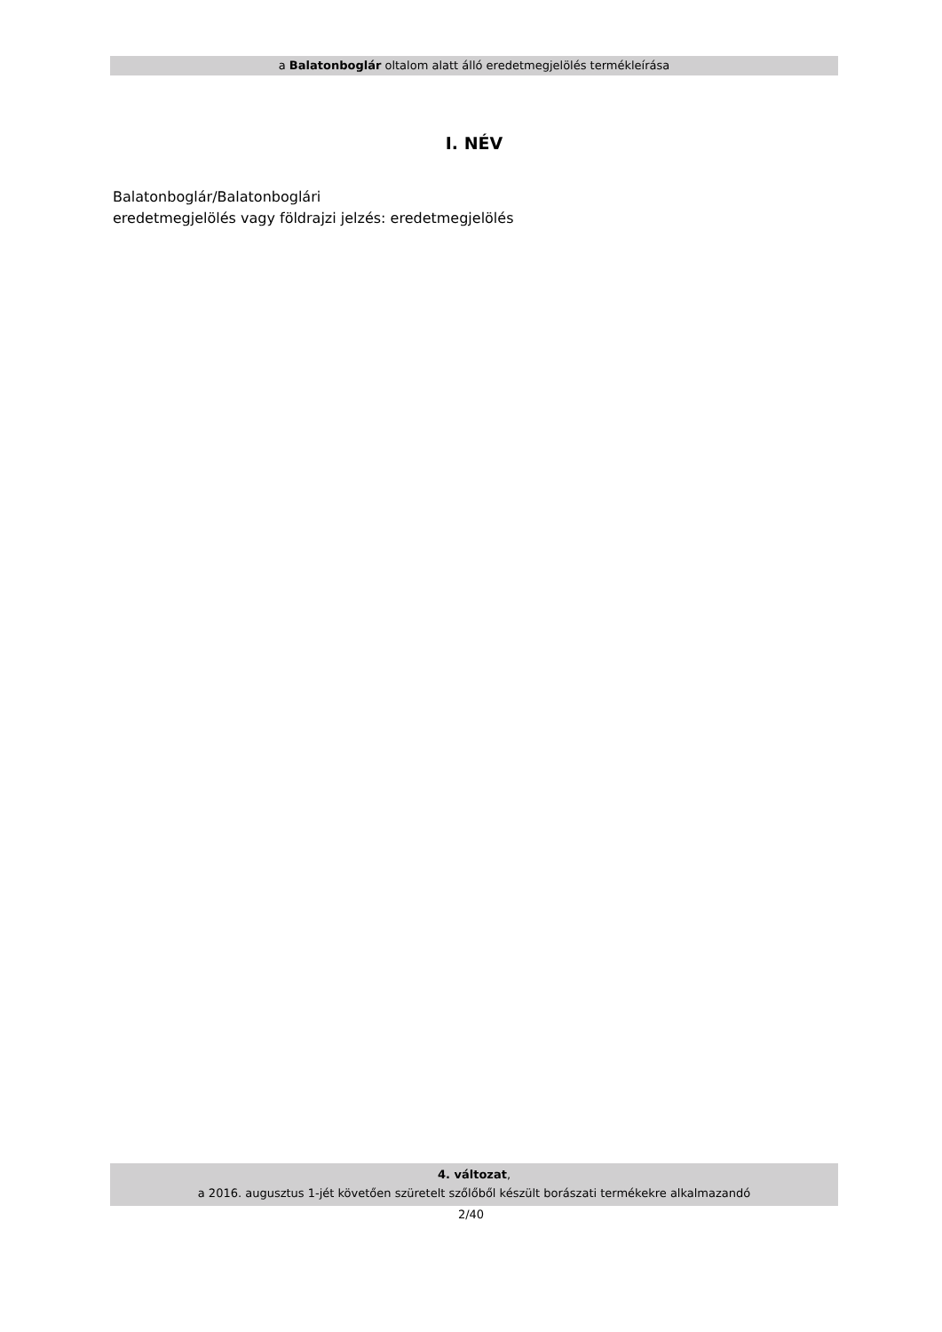a Balatonboglár oltalom alatt álló eredetmegjelölés termékleírása
I. NÉV
Balatonboglár/Balatonboglári
eredetmegjelölés vagy földrajzi jelzés: eredetmegjelölés
4. változat,
a 2016. augusztus 1-jét követően szüretelt szőlőből készült borászati termékekre alkalmazandó
2/40